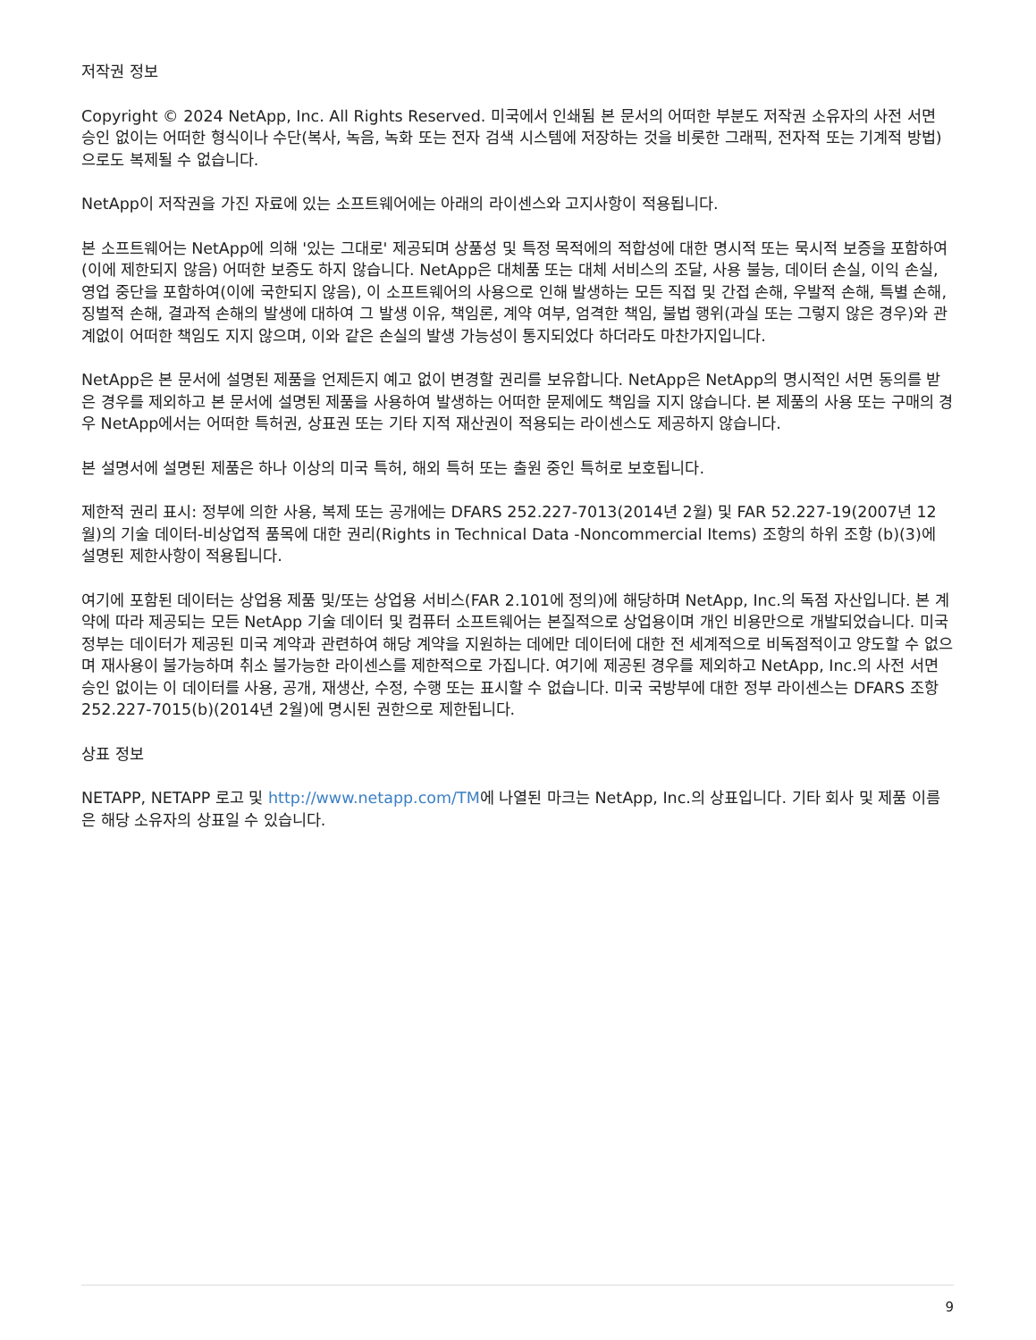저작권 정보
Copyright © 2024 NetApp, Inc. All Rights Reserved. 미국에서 인쇄됨 본 문서의 어떠한 부분도 저작권 소유자의 사전 서면 승인 없이는 어떠한 형식이나 수단(복사, 녹음, 녹화 또는 전자 검색 시스템에 저장하는 것을 비롯한 그래픽, 전자적 또는 기계적 방법)으로도 복제될 수 없습니다.
NetApp이 저작권을 가진 자료에 있는 소프트웨어에는 아래의 라이센스와 고지사항이 적용됩니다.
본 소프트웨어는 NetApp에 의해 '있는 그대로' 제공되며 상품성 및 특정 목적에의 적합성에 대한 명시적 또는 묵시적 보증을 포함하여(이에 제한되지 않음) 어떠한 보증도 하지 않습니다. NetApp은 대체품 또는 대체 서비스의 조달, 사용 불능, 데이터 손실, 이익 손실, 영업 중단을 포함하여(이에 국한되지 않음), 이 소프트웨어의 사용으로 인해 발생하는 모든 직접 및 간접 손해, 우발적 손해, 특별 손해, 징벌적 손해, 결과적 손해의 발생에 대하여 그 발생 이유, 책임론, 계약 여부, 엄격한 책임, 불법 행위(과실 또는 그렇지 않은 경우)와 관계없이 어떠한 책임도 지지 않으며, 이와 같은 손실의 발생 가능성이 통지되었다 하더라도 마찬가지입니다.
NetApp은 본 문서에 설명된 제품을 언제든지 예고 없이 변경할 권리를 보유합니다. NetApp은 NetApp의 명시적인 서면 동의를 받은 경우를 제외하고 본 문서에 설명된 제품을 사용하여 발생하는 어떠한 문제에도 책임을 지지 않습니다. 본 제품의 사용 또는 구매의 경우 NetApp에서는 어떠한 특허권, 상표권 또는 기타 지적 재산권이 적용되는 라이센스도 제공하지 않습니다.
본 설명서에 설명된 제품은 하나 이상의 미국 특허, 해외 특허 또는 출원 중인 특허로 보호됩니다.
제한적 권리 표시: 정부에 의한 사용, 복제 또는 공개에는 DFARS 252.227-7013(2014년 2월) 및 FAR 52.227-19(2007년 12월)의 기술 데이터-비상업적 품목에 대한 권리(Rights in Technical Data -Noncommercial Items) 조항의 하위 조항 (b)(3)에 설명된 제한사항이 적용됩니다.
여기에 포함된 데이터는 상업용 제품 및/또는 상업용 서비스(FAR 2.101에 정의)에 해당하며 NetApp, Inc.의 독점 자산입니다. 본 계약에 따라 제공되는 모든 NetApp 기술 데이터 및 컴퓨터 소프트웨어는 본질적으로 상업용이며 개인 비용만으로 개발되었습니다. 미국 정부는 데이터가 제공된 미국 계약과 관련하여 해당 계약을 지원하는 데에만 데이터에 대한 전 세계적으로 비독점적이고 양도할 수 없으며 재사용이 불가능하며 취소 불가능한 라이센스를 제한적으로 가집니다. 여기에 제공된 경우를 제외하고 NetApp, Inc.의 사전 서면 승인 없이는 이 데이터를 사용, 공개, 재생산, 수정, 수행 또는 표시할 수 없습니다. 미국 국방부에 대한 정부 라이센스는 DFARS 조항 252.227-7015(b)(2014년 2월)에 명시된 권한으로 제한됩니다.
상표 정보
NETAPP, NETAPP 로고 및 http://www.netapp.com/TM에 나열된 마크는 NetApp, Inc.의 상표입니다. 기타 회사 및 제품 이름은 해당 소유자의 상표일 수 있습니다.
9